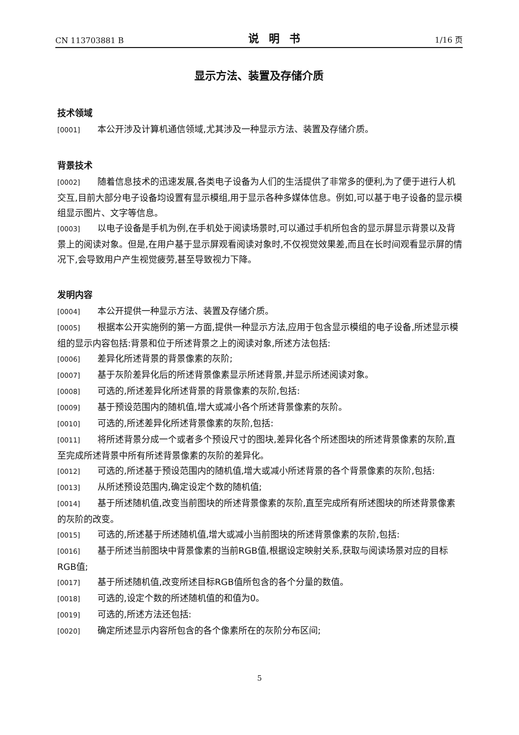CN 113703881 B 说明书 1/16 页
显示方法、装置及存储介质
技术领域
[0001] 本公开涉及计算机通信领域,尤其涉及一种显示方法、装置及存储介质。
背景技术
[0002] 随着信息技术的迅速发展,各类电子设备为人们的生活提供了非常多的便利,为了便于进行人机交互,目前大部分电子设备均设置有显示模组,用于显示各种多媒体信息。例如,可以基于电子设备的显示模组显示图片、文字等信息。
[0003] 以电子设备是手机为例,在手机处于阅读场景时,可以通过手机所包含的显示屏显示背景以及背景上的阅读对象。但是,在用户基于显示屏观看阅读对象时,不仅视觉效果差,而且在长时间观看显示屏的情况下,会导致用户产生视觉疲劳,甚至导致视力下降。
发明内容
[0004] 本公开提供一种显示方法、装置及存储介质。
[0005] 根据本公开实施例的第一方面,提供一种显示方法,应用于包含显示模组的电子设备,所述显示模组的显示内容包括:背景和位于所述背景之上的阅读对象,所述方法包括:
[0006] 差异化所述背景的背景像素的灰阶;
[0007] 基于灰阶差异化后的所述背景像素显示所述背景,并显示所述阅读对象。
[0008] 可选的,所述差异化所述背景的背景像素的灰阶,包括:
[0009] 基于预设范围内的随机值,增大或减小各个所述背景像素的灰阶。
[0010] 可选的,所述差异化所述背景像素的灰阶,包括:
[0011] 将所述背景分成一个或者多个预设尺寸的图块,差异化各个所述图块的所述背景像素的灰阶,直至完成所述背景中所有所述背景像素的灰阶的差异化。
[0012] 可选的,所述基于预设范围内的随机值,增大或减小所述背景的各个背景像素的灰阶,包括:
[0013] 从所述预设范围内,确定设定个数的随机值;
[0014] 基于所述随机值,改变当前图块的所述背景像素的灰阶,直至完成所有所述图块的所述背景像素的灰阶的改变。
[0015] 可选的,所述基于所述随机值,增大或减小当前图块的所述背景像素的灰阶,包括:
[0016] 基于所述当前图块中背景像素的当前RGB值,根据设定映射关系,获取与阅读场景对应的目标RGB值;
[0017] 基于所述随机值,改变所述目标RGB值所包含的各个分量的数值。
[0018] 可选的,设定个数的所述随机值的和值为0。
[0019] 可选的,所述方法还包括:
[0020] 确定所述显示内容所包含的各个像素所在的灰阶分布区间;
5